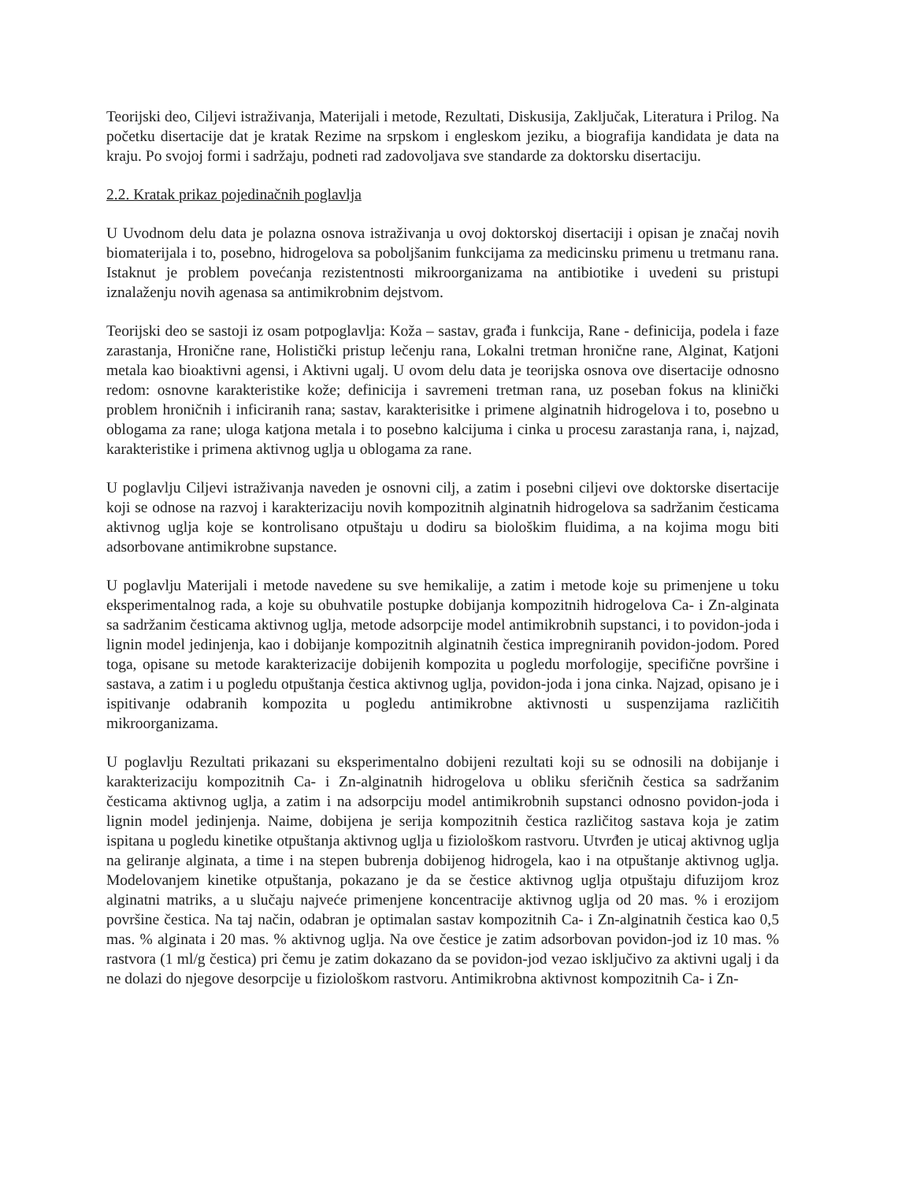Teorijski deo, Ciljevi istraživanja, Materijali i metode, Rezultati, Diskusija, Zaključak, Literatura i Prilog. Na početku disertacije dat je kratak Rezime na srpskom i engleskom jeziku, a biografija kandidata je data na kraju. Po svojoj formi i sadržaju, podneti rad zadovoljava sve standarde za doktorsku disertaciju.
2.2. Kratak prikaz pojedinačnih poglavlja
U Uvodnom delu data je polazna osnova istraživanja u ovoj doktorskoj disertaciji i opisan je značaj novih biomaterijala i to, posebno, hidrogelova sa poboljšanim funkcijama za medicinsku primenu u tretmanu rana. Istaknut je problem povećanja rezistentnosti mikroorganizama na antibiotike i uvedeni su pristupi iznalaženju novih agenasa sa antimikrobnim dejstvom.
Teorijski deo se sastoji iz osam potpoglavlja: Koža – sastav, građa i funkcija, Rane - definicija, podela i faze zarastanja, Hronične rane, Holistički pristup lečenju rana, Lokalni tretman hronične rane, Alginat, Katjoni metala kao bioaktivni agensi, i Aktivni ugalj. U ovom delu data je teorijska osnova ove disertacije odnosno redom: osnovne karakteristike kože; definicija i savremeni tretman rana, uz poseban fokus na klinički problem hroničnih i inficiranih rana; sastav, karakterisitke i primene alginatnih hidrogelova i to, posebno u oblogama za rane; uloga katjona metala i to posebno kalcijuma i cinka u procesu zarastanja rana, i, najzad, karakteristike i primena aktivnog uglja u oblogama za rane.
U poglavlju Ciljevi istraživanja naveden je osnovni cilj, a zatim i posebni ciljevi ove doktorske disertacije koji se odnose na razvoj i karakterizaciju novih kompozitnih alginatnih hidrogelova sa sadržanim česticama aktivnog uglja koje se kontrolisano otpuštaju u dodiru sa biološkim fluidima, a na kojima mogu biti adsorbovane antimikrobne supstance.
U poglavlju Materijali i metode navedene su sve hemikalije, a zatim i metode koje su primenjene u toku eksperimentalnog rada, a koje su obuhvatile postupke dobijanja kompozitnih hidrogelova Ca- i Zn-alginata sa sadržanim česticama aktivnog uglja, metode adsorpcije model antimikrobnih supstanci, i to povidon-joda i lignin model jedinjenja, kao i dobijanje kompozitnih alginatnih čestica impregniranih povidon-jodom. Pored toga, opisane su metode karakterizacije dobijenih kompozita u pogledu morfologije, specifične površine i sastava, a zatim i u pogledu otpuštanja čestica aktivnog uglja, povidon-joda i jona cinka. Najzad, opisano je i ispitivanje odabranih kompozita u pogledu antimikrobne aktivnosti u suspenzijama različitih mikroorganizama.
U poglavlju Rezultati prikazani su eksperimentalno dobijeni rezultati koji su se odnosili na dobijanje i karakterizaciju kompozitnih Ca- i Zn-alginatnih hidrogelova u obliku sferičnih čestica sa sadržanim česticama aktivnog uglja, a zatim i na adsorpciju model antimikrobnih supstanci odnosno povidon-joda i lignin model jedinjenja. Naime, dobijena je serija kompozitnih čestica različitog sastava koja je zatim ispitana u pogledu kinetike otpuštanja aktivnog uglja u fiziološkom rastvoru. Utvrđen je uticaj aktivnog uglja na geliranje alginata, a time i na stepen bubrenja dobijenog hidrogela, kao i na otpuštanje aktivnog uglja. Modelovanjem kinetike otpuštanja, pokazano je da se čestice aktivnog uglja otpuštaju difuzijom kroz alginatni matriks, a u slučaju najveće primenjene koncentracije aktivnog uglja od 20 mas. % i erozijom površine čestica. Na taj način, odabran je optimalan sastav kompozitnih Ca- i Zn-alginatnih čestica kao 0,5 mas. % alginata i 20 mas. % aktivnog uglja. Na ove čestice je zatim adsorbovan povidon-jod iz 10 mas. % rastvora (1 ml/g čestica) pri čemu je zatim dokazano da se povidon-jod vezao isključivo za aktivni ugalj i da ne dolazi do njegove desorpcije u fiziološkom rastvoru. Antimikrobna aktivnost kompozitnih Ca- i Zn-